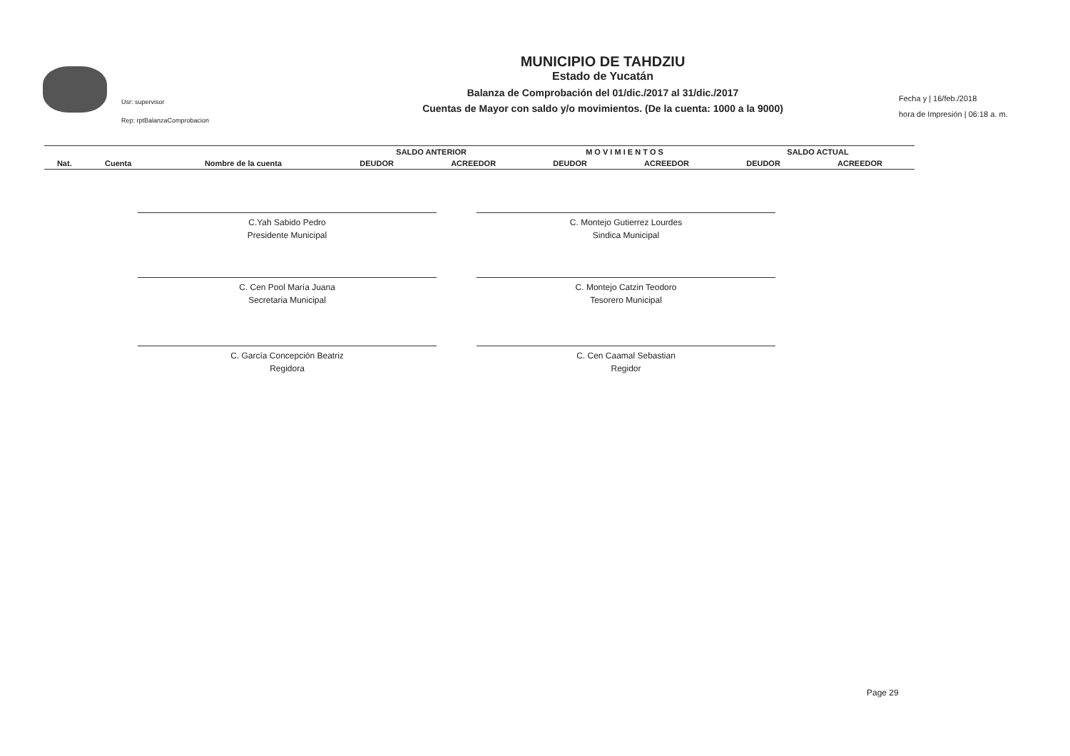Usr: supervisor
Rep: rptBalanzaComprobacion
MUNICIPIO DE TAHDZIU
Estado de Yucatán
Balanza de Comprobación del 01/dic./2017 al 31/dic./2017
Cuentas de Mayor con saldo y/o movimientos. (De la cuenta: 1000 a la 9000)
Fecha y | 16/feb./2018
hora de Impresión | 06:18 a. m.
| | | | SALDO ANTERIOR | | M O V I M I E N T O S | | SALDO ACTUAL | |
| --- | --- | --- | --- | --- | --- | --- | --- | --- |
| Nat. | Cuenta | Nombre de la cuenta | DEUDOR | ACREEDOR | DEUDOR | ACREEDOR | DEUDOR | ACREEDOR |
C.Yah Sabido Pedro
Presidente Municipal
C. Montejo Gutierrez Lourdes
Sindica Municipal
C. Cen Pool María Juana
Secretaria Municipal
C. Montejo Catzin Teodoro
Tesorero Municipal
C. García Concepción Beatriz
Regidora
C. Cen Caamal Sebastian
Regidor
Page 29